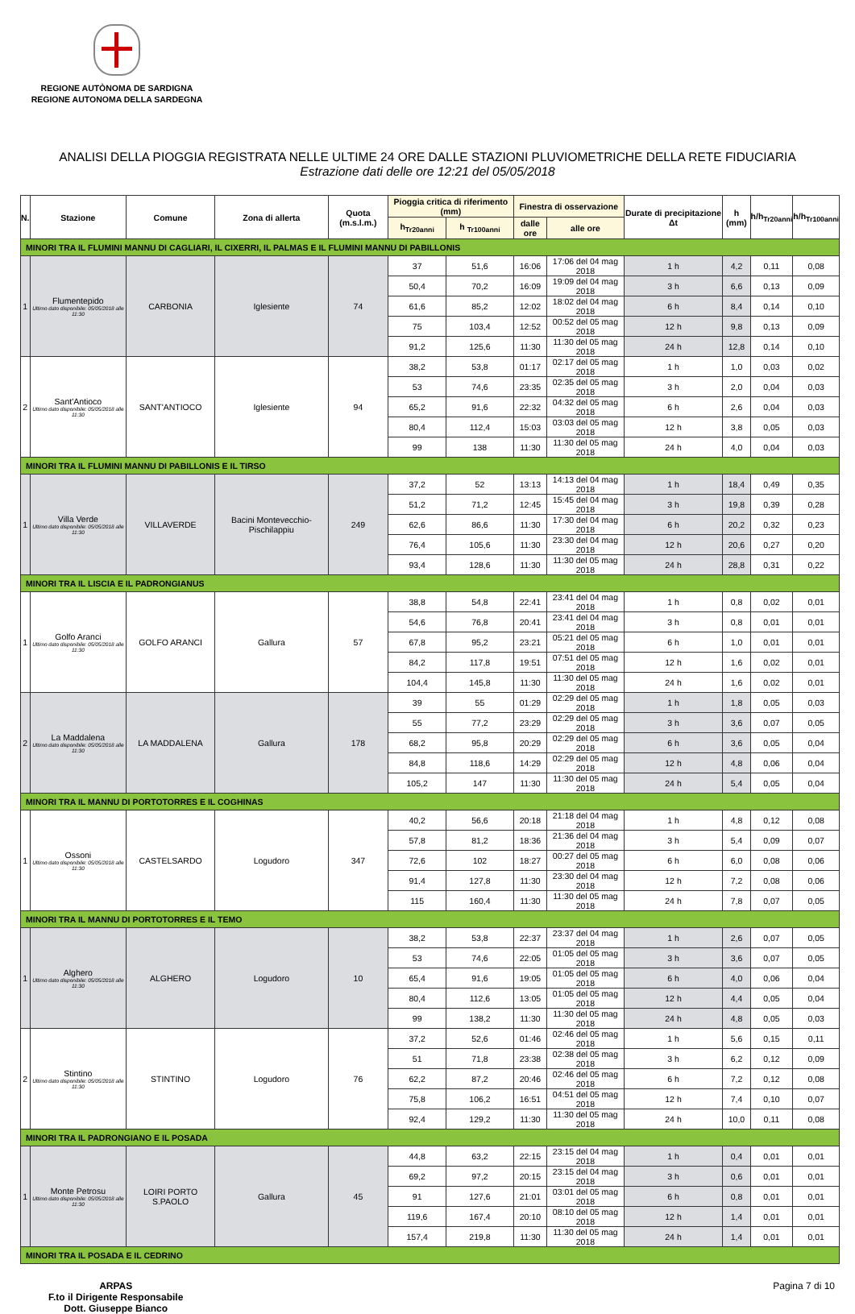REGIONE AUTÒNOMA DE SARDIGNA
REGIONE AUTONOMA DELLA SARDEGNA
ANALISI DELLA PIOGGIA REGISTRATA NELLE ULTIME 24 ORE DALLE STAZIONI PLUVIOMETRICHE DELLA RETE FIDUCIARIA
Estrazione dati delle ore 12:21 del 05/05/2018
| N. | Stazione | Comune | Zona di allerta | Quota (m.s.l.m.) | Pioggia critica di riferimento (mm) | | Finestra di osservazione | | Durate di precipitazione Δt | h (mm) | h/h<sub>Tr20anni</sub> | h/h<sub>Tr100anni</sub> |
| --- | --- | --- | --- | --- | --- | --- | --- | --- | --- | --- | --- | --- |
| | | | | | h<sub>Tr20anni</sub> | h <sub>Tr100anni</sub> | dalle ore | alle ore | | | | |
| MINORI TRA IL FLUMINI MANNU DI CAGLIARI, IL CIXERRI, IL PALMAS E IL FLUMINI MANNU DI PABILLONIS | | | | | | | | | | | | |
| 1 | Flumentepido Ultimo dato disponibile: 05/05/2018 alle 11:30 | CARBONIA | Iglesiente | 74 | 37 | 51,6 | 16:06 | 17:06 del 04 mag 2018 | 1 h | 4,2 | 0,11 | 0,08 |
| | | | | | 50,4 | 70,2 | 16:09 | 19:09 del 04 mag 2018 | 3 h | 6,6 | 0,13 | 0,09 |
| | | | | | 61,6 | 85,2 | 12:02 | 18:02 del 04 mag 2018 | 6 h | 8,4 | 0,14 | 0,10 |
| | | | | | 75 | 103,4 | 12:52 | 00:52 del 05 mag 2018 | 12 h | 9,8 | 0,13 | 0,09 |
| | | | | | 91,2 | 125,6 | 11:30 | 11:30 del 05 mag 2018 | 24 h | 12,8 | 0,14 | 0,10 |
| 2 | Sant'Antioco Ultimo dato disponibile: 05/05/2018 alle 11:30 | SANT'ANTIOCO | Iglesiente | 94 | 38,2 | 53,8 | 01:17 | 02:17 del 05 mag 2018 | 1 h | 1,0 | 0,03 | 0,02 |
| | | | | | 53 | 74,6 | 23:35 | 02:35 del 05 mag 2018 | 3 h | 2,0 | 0,04 | 0,03 |
| | | | | | 65,2 | 91,6 | 22:32 | 04:32 del 05 mag 2018 | 6 h | 2,6 | 0,04 | 0,03 |
| | | | | | 80,4 | 112,4 | 15:03 | 03:03 del 05 mag 2018 | 12 h | 3,8 | 0,05 | 0,03 |
| | | | | | 99 | 138 | 11:30 | 11:30 del 05 mag 2018 | 24 h | 4,0 | 0,04 | 0,03 |
| MINORI TRA IL FLUMINI MANNU DI PABILLONIS E IL TIRSO | | | | | | | | | | | | |
| 1 | Villa Verde Ultimo dato disponibile: 05/05/2018 alle 11:30 | VILLAVERDE | Bacini Montevecchio-Pischilappiu | 249 | 37,2 | 52 | 13:13 | 14:13 del 04 mag 2018 | 1 h | 18,4 | 0,49 | 0,35 |
| | | | | | 51,2 | 71,2 | 12:45 | 15:45 del 04 mag 2018 | 3 h | 19,8 | 0,39 | 0,28 |
| | | | | | 62,6 | 86,6 | 11:30 | 17:30 del 04 mag 2018 | 6 h | 20,2 | 0,32 | 0,23 |
| | | | | | 76,4 | 105,6 | 11:30 | 23:30 del 04 mag 2018 | 12 h | 20,6 | 0,27 | 0,20 |
| | | | | | 93,4 | 128,6 | 11:30 | 11:30 del 05 mag 2018 | 24 h | 28,8 | 0,31 | 0,22 |
| MINORI TRA IL LISCIA E IL PADRONGIANUS | | | | | | | | | | | | |
| 1 | Golfo Aranci Ultimo dato disponibile: 05/05/2018 alle 11:30 | GOLFO ARANCI | Gallura | 57 | 38,8 | 54,8 | 22:41 | 23:41 del 04 mag 2018 | 1 h | 0,8 | 0,02 | 0,01 |
| | | | | | 54,6 | 76,8 | 20:41 | 23:41 del 04 mag 2018 | 3 h | 0,8 | 0,01 | 0,01 |
| | | | | | 67,8 | 95,2 | 23:21 | 05:21 del 05 mag 2018 | 6 h | 1,0 | 0,01 | 0,01 |
| | | | | | 84,2 | 117,8 | 19:51 | 07:51 del 05 mag 2018 | 12 h | 1,6 | 0,02 | 0,01 |
| | | | | | 104,4 | 145,8 | 11:30 | 11:30 del 05 mag 2018 | 24 h | 1,6 | 0,02 | 0,01 |
| 2 | La Maddalena Ultimo dato disponibile: 05/05/2018 alle 11:30 | LA MADDALENA | Gallura | 178 | 39 | 55 | 01:29 | 02:29 del 05 mag 2018 | 1 h | 1,8 | 0,05 | 0,03 |
| | | | | | 55 | 77,2 | 23:29 | 02:29 del 05 mag 2018 | 3 h | 3,6 | 0,07 | 0,05 |
| | | | | | 68,2 | 95,8 | 20:29 | 02:29 del 05 mag 2018 | 6 h | 3,6 | 0,05 | 0,04 |
| | | | | | 84,8 | 118,6 | 14:29 | 02:29 del 05 mag 2018 | 12 h | 4,8 | 0,06 | 0,04 |
| | | | | | 105,2 | 147 | 11:30 | 11:30 del 05 mag 2018 | 24 h | 5,4 | 0,05 | 0,04 |
| MINORI TRA IL MANNU DI PORTOTORRES E IL COGHINAS | | | | | | | | | | | | |
| 1 | Ossoni Ultimo dato disponibile: 05/05/2018 alle 11:30 | CASTELSARDO | Logudoro | 347 | 40,2 | 56,6 | 20:18 | 21:18 del 04 mag 2018 | 1 h | 4,8 | 0,12 | 0,08 |
| | | | | | 57,8 | 81,2 | 18:36 | 21:36 del 04 mag 2018 | 3 h | 5,4 | 0,09 | 0,07 |
| | | | | | 72,6 | 102 | 18:27 | 00:27 del 05 mag 2018 | 6 h | 6,0 | 0,08 | 0,06 |
| | | | | | 91,4 | 127,8 | 11:30 | 23:30 del 04 mag 2018 | 12 h | 7,2 | 0,08 | 0,06 |
| | | | | | 115 | 160,4 | 11:30 | 11:30 del 05 mag 2018 | 24 h | 7,8 | 0,07 | 0,05 |
| MINORI TRA IL MANNU DI PORTOTORRES E IL TEMO | | | | | | | | | | | | |
| 1 | Alghero Ultimo dato disponibile: 05/05/2018 alle 11:30 | ALGHERO | Logudoro | 10 | 38,2 | 53,8 | 22:37 | 23:37 del 04 mag 2018 | 1 h | 2,6 | 0,07 | 0,05 |
| | | | | | 53 | 74,6 | 22:05 | 01:05 del 05 mag 2018 | 3 h | 3,6 | 0,07 | 0,05 |
| | | | | | 65,4 | 91,6 | 19:05 | 01:05 del 05 mag 2018 | 6 h | 4,0 | 0,06 | 0,04 |
| | | | | | 80,4 | 112,6 | 13:05 | 01:05 del 05 mag 2018 | 12 h | 4,4 | 0,05 | 0,04 |
| | | | | | 99 | 138,2 | 11:30 | 11:30 del 05 mag 2018 | 24 h | 4,8 | 0,05 | 0,03 |
| 2 | Stintino Ultimo dato disponibile: 05/05/2018 alle 11:30 | STINTINO | Logudoro | 76 | 37,2 | 52,6 | 01:46 | 02:46 del 05 mag 2018 | 1 h | 5,6 | 0,15 | 0,11 |
| | | | | | 51 | 71,8 | 23:38 | 02:38 del 05 mag 2018 | 3 h | 6,2 | 0,12 | 0,09 |
| | | | | | 62,2 | 87,2 | 20:46 | 02:46 del 05 mag 2018 | 6 h | 7,2 | 0,12 | 0,08 |
| | | | | | 75,8 | 106,2 | 16:51 | 04:51 del 05 mag 2018 | 12 h | 7,4 | 0,10 | 0,07 |
| | | | | | 92,4 | 129,2 | 11:30 | 11:30 del 05 mag 2018 | 24 h | 10,0 | 0,11 | 0,08 |
| MINORI TRA IL PADRONGIANO E IL POSADA | | | | | | | | | | | | |
| 1 | Monte Petrosu Ultimo dato disponibile: 05/05/2018 alle 11:30 | LOIRI PORTO S.PAOLO | Gallura | 45 | 44,8 | 63,2 | 22:15 | 23:15 del 04 mag 2018 | 1 h | 0,4 | 0,01 | 0,01 |
| | | | | | 69,2 | 97,2 | 20:15 | 23:15 del 04 mag 2018 | 3 h | 0,6 | 0,01 | 0,01 |
| | | | | | 91 | 127,6 | 21:01 | 03:01 del 05 mag 2018 | 6 h | 0,8 | 0,01 | 0,01 |
| | | | | | 119,6 | 167,4 | 20:10 | 08:10 del 05 mag 2018 | 12 h | 1,4 | 0,01 | 0,01 |
| | | | | | 157,4 | 219,8 | 11:30 | 11:30 del 05 mag 2018 | 24 h | 1,4 | 0,01 | 0,01 |
| MINORI TRA IL POSADA E IL CEDRINO | | | | | | | | | | | | |
ARPAS
F.to il Dirigente Responsabile
Dott. Giuseppe Bianco
Pagina 7 di 10